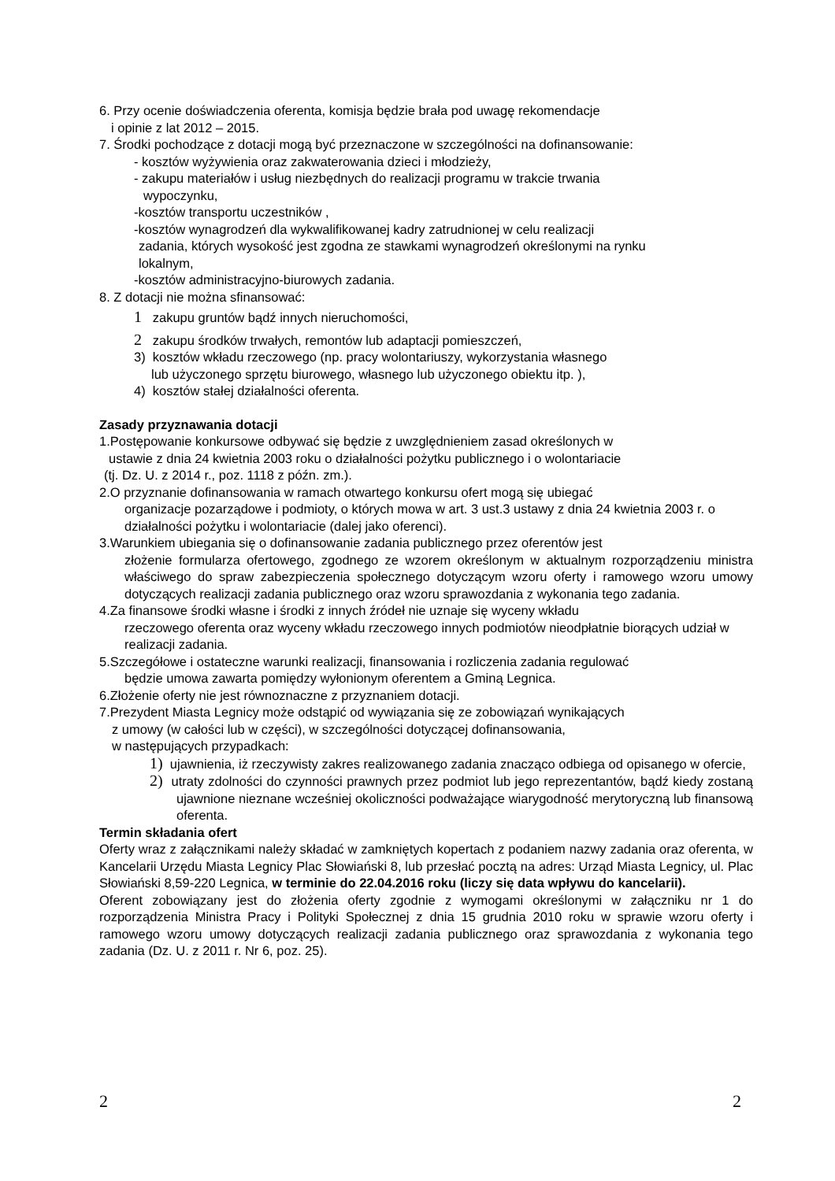6. Przy ocenie doświadczenia oferenta, komisja będzie brała pod uwagę rekomendacje
i opinie z lat 2012 – 2015.
7. Środki pochodzące z dotacji mogą być przeznaczone w szczególności na dofinansowanie:
- kosztów wyżywienia oraz zakwaterowania dzieci i młodzieży,
- zakupu materiałów i usług niezbędnych do realizacji programu w trakcie trwania
wypoczynku,
-kosztów transportu uczestników ,
-kosztów wynagrodzeń dla wykwalifikowanej kadry zatrudnionej w celu realizacji
zadania, których wysokość jest zgodna ze stawkami wynagrodzeń określonymi na rynku
lokalnym,
-kosztów administracyjno-biurowych zadania.
8. Z dotacji nie można sfinansować:
1 zakupu gruntów bądź innych nieruchomości,
2 zakupu środków trwałych, remontów lub adaptacji pomieszczeń,
3) kosztów wkładu rzeczowego (np. pracy wolontariuszy, wykorzystania własnego
lub użyczonego sprzętu biurowego, własnego lub użyczonego obiektu itp. ),
4) kosztów stałej działalności oferenta.
Zasady przyznawania dotacji
1.Postępowanie konkursowe odbywać się będzie z uwzględnieniem zasad określonych w
ustawie z dnia 24 kwietnia 2003 roku o działalności pożytku publicznego i o wolontariacie
(tj. Dz. U. z 2014 r., poz. 1118 z późn. zm.).
2.O przyznanie dofinansowania w ramach otwartego konkursu ofert mogą się ubiegać
organizacje pozarządowe i podmioty, o których mowa w art. 3 ust.3 ustawy z dnia 24 kwietnia 2003 r. o działalności pożytku i wolontariacie (dalej jako oferenci).
3.Warunkiem ubiegania się o dofinansowanie zadania publicznego przez oferentów jest
złożenie formularza ofertowego, zgodnego ze wzorem określonym w aktualnym rozporządzeniu ministra właściwego do spraw zabezpieczenia społecznego dotyczącym wzoru oferty i ramowego wzoru umowy dotyczących realizacji zadania publicznego oraz wzoru sprawozdania z wykonania tego zadania.
4.Za finansowe środki własne i środki z innych źródeł nie uznaje się wyceny wkładu
rzeczowego oferenta oraz wyceny wkładu rzeczowego innych podmiotów nieodpłatnie biorących udział w realizacji zadania.
5.Szczegółowe i ostateczne warunki realizacji, finansowania i rozliczenia zadania regulować
będzie umowa zawarta pomiędzy wyłonionym oferentem a Gminą Legnica.
6.Złożenie oferty nie jest równoznaczne z przyznaniem dotacji.
7.Prezydent Miasta Legnicy może odstąpić od wywiązania się ze zobowiązań wynikających
z umowy (w całości lub w części), w szczególności dotyczącej dofinansowania,
w następujących przypadkach:
1) ujawnienia, iż rzeczywisty zakres realizowanego zadania znacząco odbiega od opisanego w ofercie,
2) utraty zdolności do czynności prawnych przez podmiot lub jego reprezentantów, bądź kiedy zostaną ujawnione nieznane wcześniej okoliczności podważające wiarygodność merytoryczną lub finansową oferenta.
Termin składania ofert
Oferty wraz z załącznikami należy składać w zamkniętych kopertach z podaniem nazwy zadania oraz oferenta, w Kancelarii Urzędu Miasta Legnicy Plac Słowiański 8, lub przesłać pocztą na adres: Urząd Miasta Legnicy, ul. Plac Słowiański 8,59-220 Legnica, w terminie do 22.04.2016 roku (liczy się data wpływu do kancelarii).
Oferent zobowiązany jest do złożenia oferty zgodnie z wymogami określonymi w załączniku nr 1 do rozporządzenia Ministra Pracy i Polityki Społecznej z dnia 15 grudnia 2010 roku w sprawie wzoru oferty i ramowego wzoru umowy dotyczących realizacji zadania publicznego oraz sprawozdania z wykonania tego zadania (Dz. U. z 2011 r. Nr 6, poz. 25).
2 2